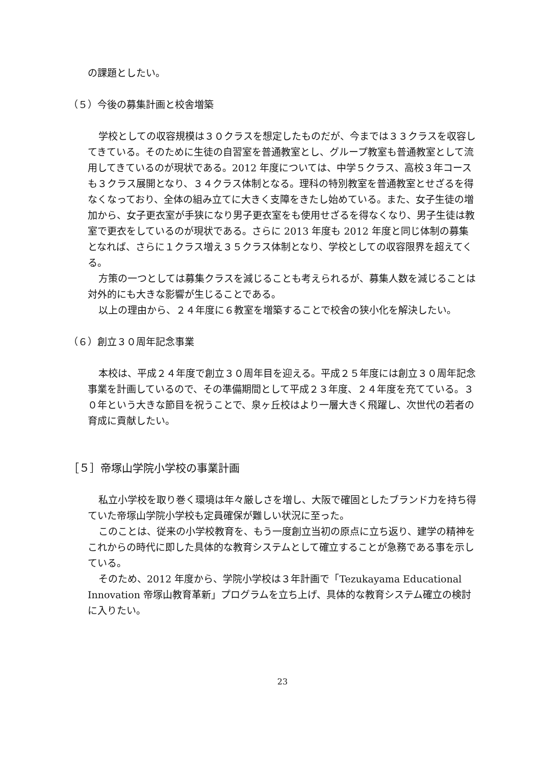の課題としたい。
（５）今後の募集計画と校舎増築
学校としての収容規模は３０クラスを想定したものだが、今までは３３クラスを収容してきている。そのために生徒の自習室を普通教室とし、グループ教室も普通教室として流用してきているのが現状である。2012 年度については、中学５クラス、高校３年コースも３クラス展開となり、３４クラス体制となる。理科の特別教室を普通教室とせざるを得なくなっており、全体の組み立てに大きく支障をきたし始めている。また、女子生徒の増加から、女子更衣室が手狭になり男子更衣室をも使用せざるを得なくなり、男子生徒は教室で更衣をしているのが現状である。さらに 2013 年度も 2012 年度と同じ体制の募集となれば、さらに１クラス増え３５クラス体制となり、学校としての収容限界を超えてくる。
方策の一つとしては募集クラスを減じることも考えられるが、募集人数を減じることは対外的にも大きな影響が生じることである。
以上の理由から、２４年度に６教室を増築することで校舎の狭小化を解決したい。
（６）創立３０周年記念事業
本校は、平成２４年度で創立３０周年目を迎える。平成２５年度には創立３０周年記念事業を計画しているので、その準備期間として平成２３年度、２４年度を充てている。３０年という大きな節目を祝うことで、泉ヶ丘校はより一層大きく飛躍し、次世代の若者の育成に貢献したい。
［５］帝塚山学院小学校の事業計画
私立小学校を取り巻く環境は年々厳しさを増し、大阪で確固としたブランド力を持ち得ていた帝塚山学院小学校も定員確保が難しい状況に至った。
このことは、従来の小学校教育を、もう一度創立当初の原点に立ち返り、建学の精神をこれからの時代に即した具体的な教育システムとして確立することが急務である事を示している。
そのため、2012 年度から、学院小学校は３年計画で「Tezukayama Educational Innovation 帝塚山教育革新」プログラムを立ち上げ、具体的な教育システム確立の検討に入りたい。
23